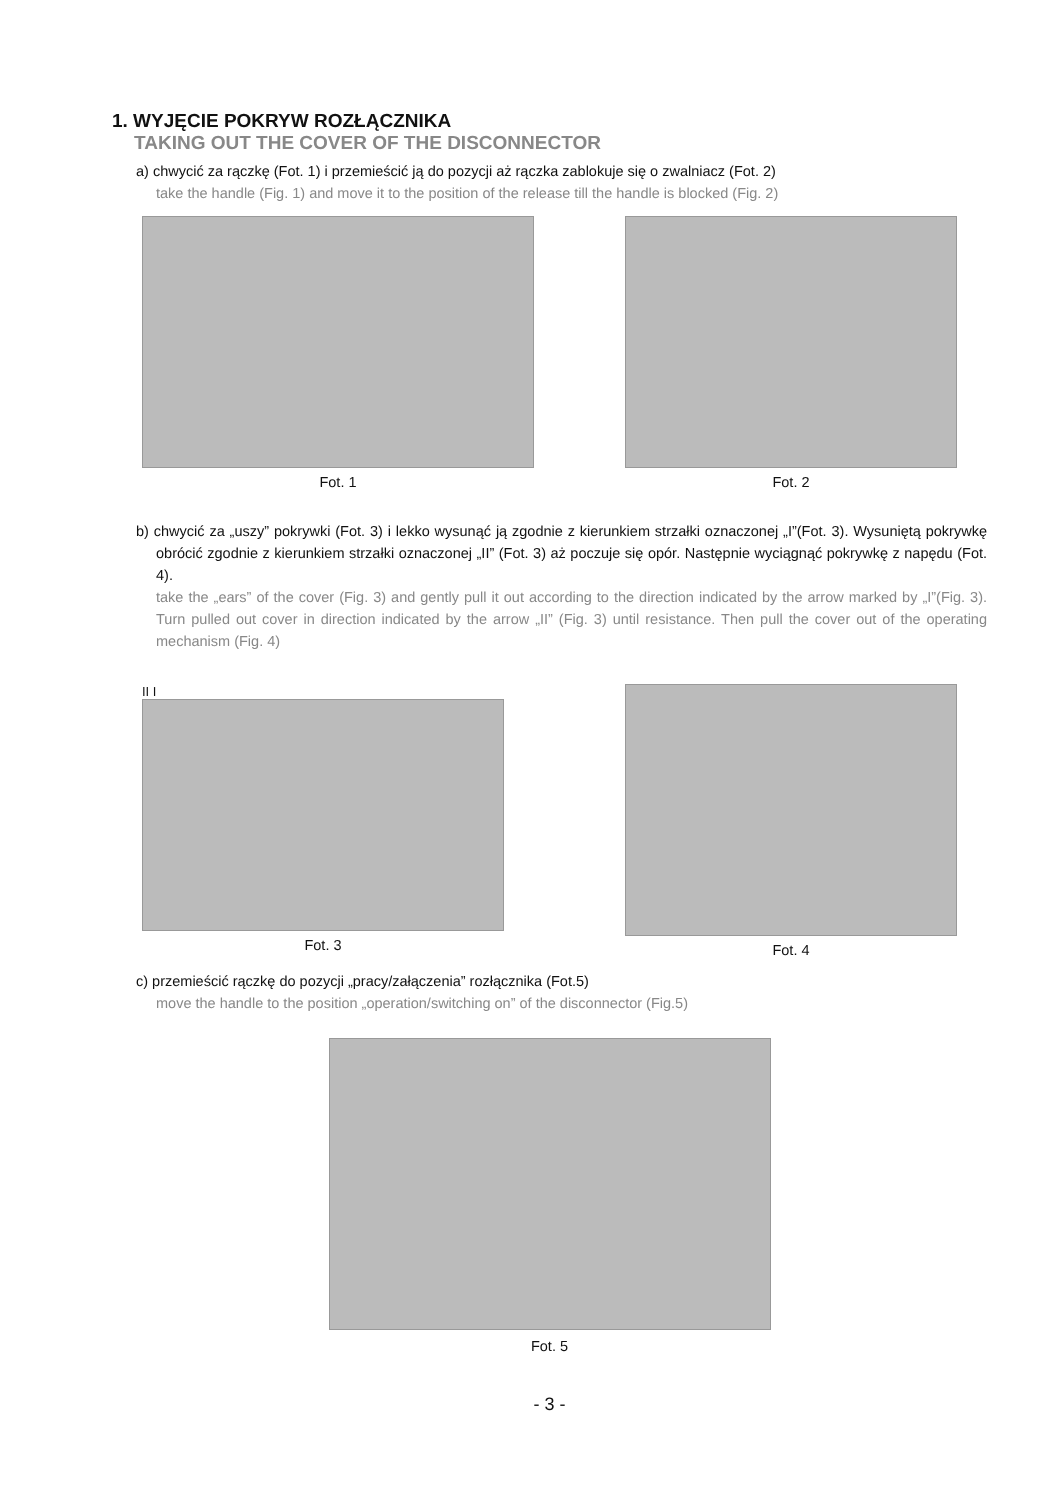1. WYJĘCIE POKRYW ROZŁĄCZNIKA
TAKING OUT THE COVER OF THE DISCONNECTOR
a) chwycić za rączkę (Fot. 1) i przemieścić ją do pozycji aż rączka zablokuje się o zwalniacz (Fot. 2)
take the handle (Fig. 1) and move it to the position of the release till the handle is blocked (Fig. 2)
Fot. 1 Fot. 2
b) chwycić za „uszy” pokrywki (Fot. 3) i lekko wysunąć ją zgodnie z kierunkiem strzałki oznaczonej „I”(Fot. 3). Wysuniętą pokrywkę obrócić zgodnie z kierunkiem strzałki oznaczonej „II” (Fot. 3) aż poczuje się opór. Następnie wyciągnąć pokrywkę z napędu (Fot. 4).
take the „ears” of the cover (Fig. 3) and gently pull it out according to the direction indicated by the arrow marked by „I”(Fig. 3). Turn pulled out cover in direction indicated by the arrow „II” (Fig. 3) until resistance. Then pull the cover out of the operating mechanism (Fig. 4)
II I
Fot. 3
Fot. 4
c) przemieścić rączkę do pozycji „pracy/załączenia” rozłącznika (Fot.5)
move the handle to the position „operation/switching on” of the disconnector (Fig.5)
Fot. 5
- 3 -